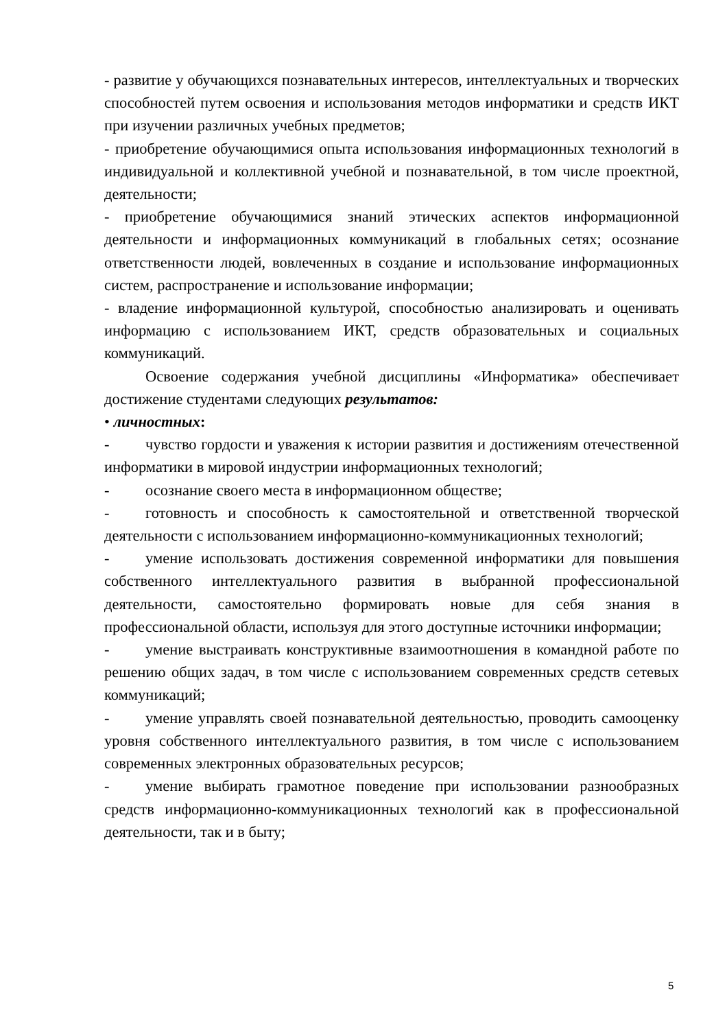- развитие у обучающихся познавательных интересов, интеллектуальных и творческих способностей путем освоения и использования методов информатики и средств ИКТ при изучении различных учебных предметов;
- приобретение обучающимися опыта использования информационных технологий в индивидуальной и коллективной учебной и познавательной, в том числе проектной, деятельности;
- приобретение обучающимися знаний этических аспектов информационной деятельности и информационных коммуникаций в глобальных сетях; осознание ответственности людей, вовлеченных в создание и использование информационных систем, распространение и использование информации;
- владение информационной культурой, способностью анализировать и оценивать информацию с использованием ИКТ, средств образовательных и социальных коммуникаций.
Освоение содержания учебной дисциплины «Информатика» обеспечивает достижение студентами следующих результатов:
• личностных:
- чувство гордости и уважения к истории развития и достижениям отечественной информатики в мировой индустрии информационных технологий;
- осознание своего места в информационном обществе;
- готовность и способность к самостоятельной и ответственной творческой деятельности с использованием информационно-коммуникационных технологий;
- умение использовать достижения современной информатики для повышения собственного интеллектуального развития в выбранной профессиональной деятельности, самостоятельно формировать новые для себя знания в профессиональной области, используя для этого доступные источники информации;
- умение выстраивать конструктивные взаимоотношения в командной работе по решению общих задач, в том числе с использованием современных средств сетевых коммуникаций;
- умение управлять своей познавательной деятельностью, проводить самооценку уровня собственного интеллектуального развития, в том числе с использованием современных электронных образовательных ресурсов;
- умение выбирать грамотное поведение при использовании разнообразных средств информационно-коммуникационных технологий как в профессиональной деятельности, так и в быту;
5